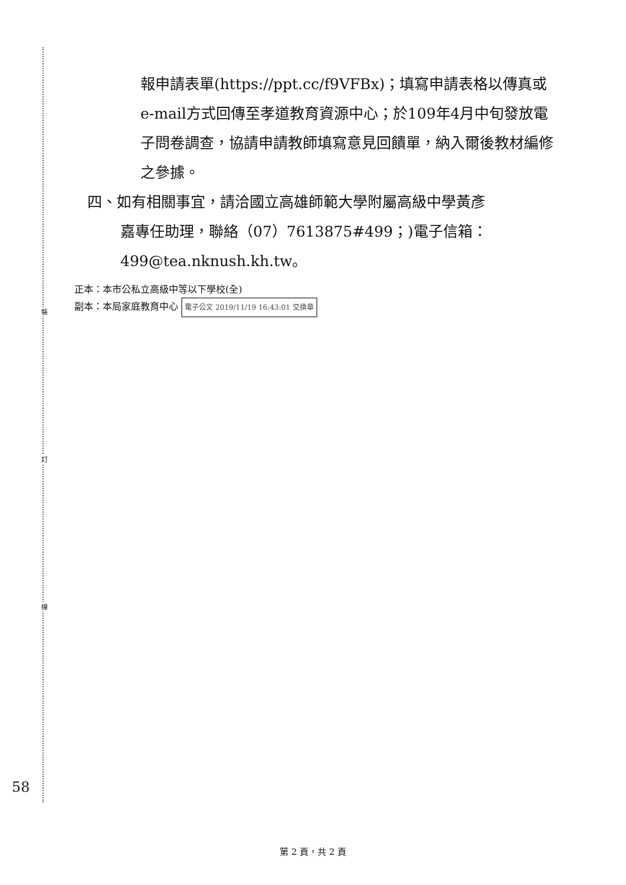裝
訂
線
報申請表單(https://ppt.cc/f9VFBx)；填寫申請表格以傳真或e-mail方式回傳至孝道教育資源中心；於109年4月中旬發放電子問卷調查，協請申請教師填寫意見回饋單，納入爾後教材編修之參據。
四、如有相關事宜，請洽國立高雄師範大學附屬高級中學黃彥
嘉專任助理，聯絡（07）7613875#499；)電子信箱：
499@tea.nknush.kh.tw。
正本：本市公私立高級中等以下學校(全)
副本：本局家庭教育中心 電子公文 2019/11/19 16:43:01 交換章
58
第 2 頁，共 2 頁